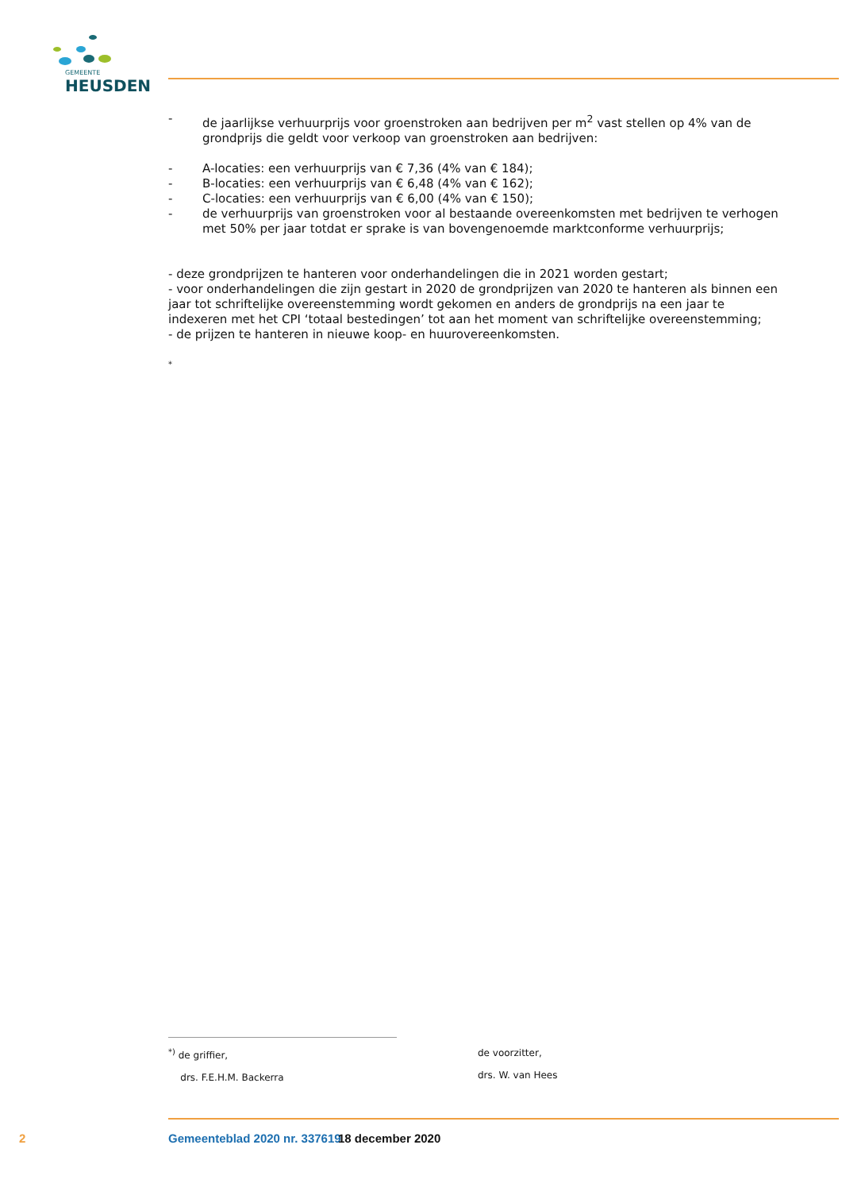GEMEENTE
HEUSDEN
- de jaarlijkse verhuurprijs voor groenstroken aan bedrijven per m<sup>2</sup> vast stellen op 4% van de grondprijs die geldt voor verkoop van groenstroken aan bedrijven:
- A-locaties: een verhuurprijs van € 7,36 (4% van € 184);
- B-locaties: een verhuurprijs van € 6,48 (4% van € 162);
- C-locaties: een verhuurprijs van € 6,00 (4% van € 150);
- de verhuurprijs van groenstroken voor al bestaande overeenkomsten met bedrijven te verhogen met 50% per jaar totdat er sprake is van bovengenoemde marktconforme verhuurprijs;
- deze grondprijzen te hanteren voor onderhandelingen die in 2021 worden gestart;
- voor onderhandelingen die zijn gestart in 2020 de grondprijzen van 2020 te hanteren als binnen een jaar tot schriftelijke overeenstemming wordt gekomen en anders de grondprijs na een jaar te indexeren met het CPI ‘totaal bestedingen’ tot aan het moment van schriftelijke overeenstemming;
- de prijzen te hanteren in nieuwe koop- en huurovereenkomsten.
*
<sup>*)</sup> de griffier,
drs. F.E.H.M. Backerra
de voorzitter,
drs. W. van Hees
2 Gemeenteblad 2020 nr. 337619 18 december 2020